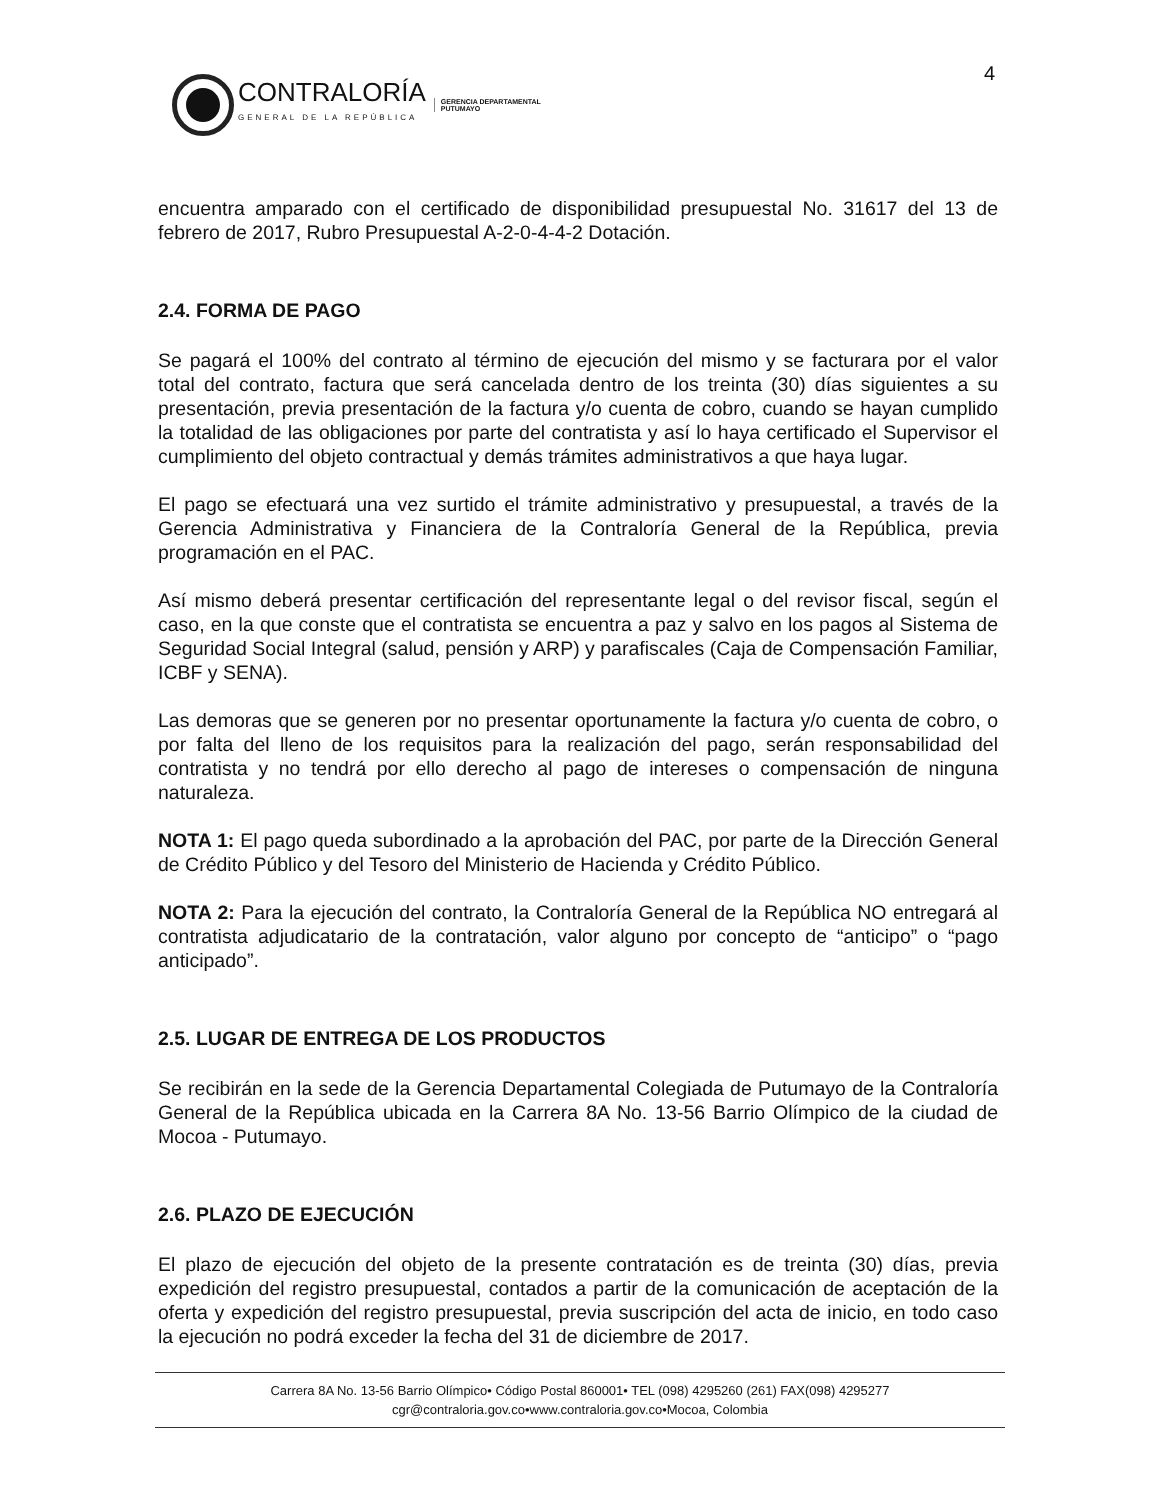4
CONTRALORÍA
GENERAL DE LA REPÚBLICA
GERENCIA DEPARTAMENTAL
PUTUMAYO
encuentra amparado con el certificado de disponibilidad presupuestal No. 31617 del 13 de febrero de 2017, Rubro Presupuestal A-2-0-4-4-2 Dotación.
2.4. FORMA DE PAGO
Se pagará el 100% del contrato al término de ejecución del mismo y se facturara por el valor total del contrato, factura que será cancelada dentro de los treinta (30) días siguientes a su presentación, previa presentación de la factura y/o cuenta de cobro, cuando se hayan cumplido la totalidad de las obligaciones por parte del contratista y así lo haya certificado el Supervisor el cumplimiento del objeto contractual y demás trámites administrativos a que haya lugar.
El pago se efectuará una vez surtido el trámite administrativo y presupuestal, a través de la Gerencia Administrativa y Financiera de la Contraloría General de la República, previa programación en el PAC.
Así mismo deberá presentar certificación del representante legal o del revisor fiscal, según el caso, en la que conste que el contratista se encuentra a paz y salvo en los pagos al Sistema de Seguridad Social Integral (salud, pensión y ARP) y parafiscales (Caja de Compensación Familiar, ICBF y SENA).
Las demoras que se generen por no presentar oportunamente la factura y/o cuenta de cobro, o por falta del lleno de los requisitos para la realización del pago, serán responsabilidad del contratista y no tendrá por ello derecho al pago de intereses o compensación de ninguna naturaleza.
NOTA 1: El pago queda subordinado a la aprobación del PAC, por parte de la Dirección General de Crédito Público y del Tesoro del Ministerio de Hacienda y Crédito Público.
NOTA 2: Para la ejecución del contrato, la Contraloría General de la República NO entregará al contratista adjudicatario de la contratación, valor alguno por concepto de “anticipo” o “pago anticipado”.
2.5. LUGAR DE ENTREGA DE LOS PRODUCTOS
Se recibirán en la sede de la Gerencia Departamental Colegiada de Putumayo de la Contraloría General de la República ubicada en la Carrera 8A No. 13-56 Barrio Olímpico de la ciudad de Mocoa - Putumayo.
2.6. PLAZO DE EJECUCIÓN
El plazo de ejecución del objeto de la presente contratación es de treinta (30) días, previa expedición del registro presupuestal, contados a partir de la comunicación de aceptación de la oferta y expedición del registro presupuestal, previa suscripción del acta de inicio, en todo caso la ejecución no podrá exceder la fecha del 31 de diciembre de 2017.
Carrera 8A No. 13-56 Barrio Olímpico• Código Postal 860001• TEL (098) 4295260 (261) FAX(098) 4295277
cgr@contraloria.gov.co•www.contraloria.gov.co•Mocoa, Colombia